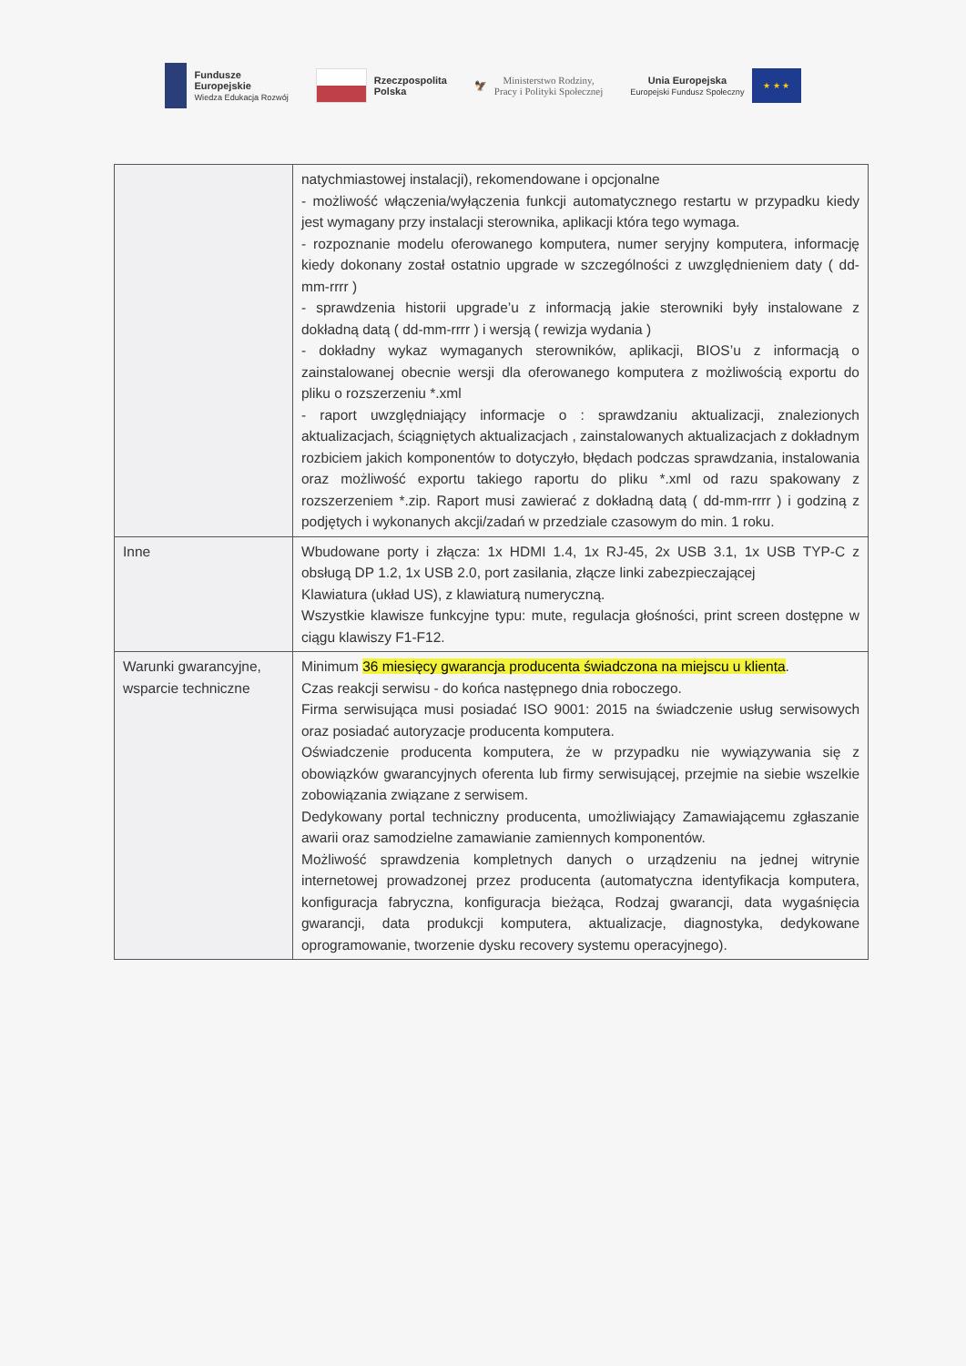Fundusze
Europejskie
Wiedza Edukacja Rozwój
Rzeczpospolita
Polska
🦅
Ministerstwo Rodziny,
Pracy i Polityki Społecznej
Unia Europejska
Europejski Fundusz Społeczny
★ ★ ★
| | natychmiastowej instalacji), rekomendowane i opcjonalne - możliwość włączenia/wyłączenia funkcji automatycznego restartu w przypadku kiedy jest wymagany przy instalacji sterownika, aplikacji która tego wymaga. - rozpoznanie modelu oferowanego komputera, numer seryjny komputera, informację kiedy dokonany został ostatnio upgrade w szczególności z uwzględnieniem daty ( dd-mm-rrrr ) - sprawdzenia historii upgrade’u z informacją jakie sterowniki były instalowane z dokładną datą ( dd-mm-rrrr ) i wersją ( rewizja wydania ) - dokładny wykaz wymaganych sterowników, aplikacji, BIOS’u z informacją o zainstalowanej obecnie wersji dla oferowanego komputera z możliwością exportu do pliku o rozszerzeniu *.xml - raport uwzględniający informacje o : sprawdzaniu aktualizacji, znalezionych aktualizacjach, ściągniętych aktualizacjach , zainstalowanych aktualizacjach z dokładnym rozbiciem jakich komponentów to dotyczyło, błędach podczas sprawdzania, instalowania oraz możliwość exportu takiego raportu do pliku *.xml od razu spakowany z rozszerzeniem *.zip. Raport musi zawierać z dokładną datą ( dd-mm-rrrr ) i godziną z podjętych i wykonanych akcji/zadań w przedziale czasowym do min. 1 roku. |
| Inne | Wbudowane porty i złącza: 1x HDMI 1.4, 1x RJ-45, 2x USB 3.1, 1x USB TYP-C z obsługą DP 1.2, 1x USB 2.0, port zasilania, złącze linki zabezpieczającej Klawiatura (układ US), z klawiaturą numeryczną. Wszystkie klawisze funkcyjne typu: mute, regulacja głośności, print screen dostępne w ciągu klawiszy F1-F12. |
| Warunki gwarancyjne, wsparcie techniczne | Minimum 36 miesięcy gwarancja producenta świadczona na miejscu u klienta . Czas reakcji serwisu - do końca następnego dnia roboczego. Firma serwisująca musi posiadać ISO 9001: 2015 na świadczenie usług serwisowych oraz posiadać autoryzacje producenta komputera. Oświadczenie producenta komputera, że w przypadku nie wywiązywania się z obowiązków gwarancyjnych oferenta lub firmy serwisującej, przejmie na siebie wszelkie zobowiązania związane z serwisem. Dedykowany portal techniczny producenta, umożliwiający Zamawiającemu zgłaszanie awarii oraz samodzielne zamawianie zamiennych komponentów. Możliwość sprawdzenia kompletnych danych o urządzeniu na jednej witrynie internetowej prowadzonej przez producenta (automatyczna identyfikacja komputera, konfiguracja fabryczna, konfiguracja bieżąca, Rodzaj gwarancji, data wygaśnięcia gwarancji, data produkcji komputera, aktualizacje, diagnostyka, dedykowane oprogramowanie, tworzenie dysku recovery systemu operacyjnego). |